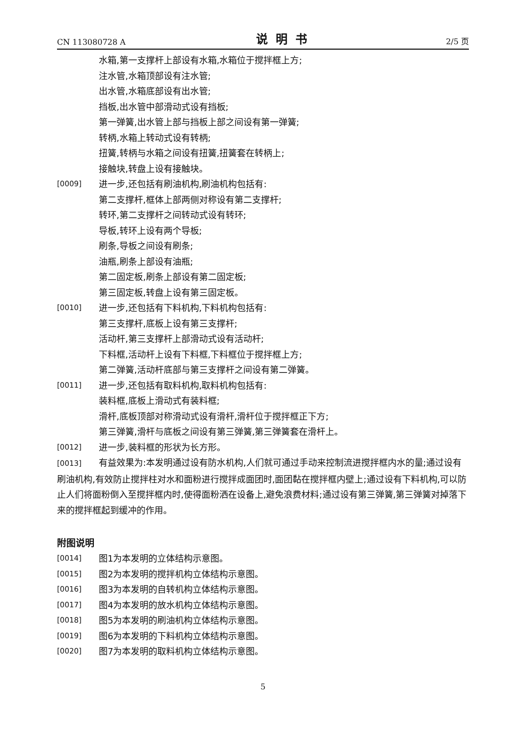CN 113080728 A 说明书 2/5 页
水箱,第一支撑杆上部设有水箱,水箱位于搅拌框上方;
注水管,水箱顶部设有注水管;
出水管,水箱底部设有出水管;
挡板,出水管中部滑动式设有挡板;
第一弹簧,出水管上部与挡板上部之间设有第一弹簧;
转柄,水箱上转动式设有转柄;
扭簧,转柄与水箱之间设有扭簧,扭簧套在转柄上;
接触块,转盘上设有接触块。
[0009] 进一步,还包括有刷油机构,刷油机构包括有:
第二支撑杆,框体上部两侧对称设有第二支撑杆;
转环,第二支撑杆之间转动式设有转环;
导板,转环上设有两个导板;
刷条,导板之间设有刷条;
油瓶,刷条上部设有油瓶;
第二固定板,刷条上部设有第二固定板;
第三固定板,转盘上设有第三固定板。
[0010] 进一步,还包括有下料机构,下料机构包括有:
第三支撑杆,底板上设有第三支撑杆;
活动杆,第三支撑杆上部滑动式设有活动杆;
下料框,活动杆上设有下料框,下料框位于搅拌框上方;
第二弹簧,活动杆底部与第三支撑杆之间设有第二弹簧。
[0011] 进一步,还包括有取料机构,取料机构包括有:
装料框,底板上滑动式有装料框;
滑杆,底板顶部对称滑动式设有滑杆,滑杆位于搅拌框正下方;
第三弹簧,滑杆与底板之间设有第三弹簧,第三弹簧套在滑杆上。
[0012] 进一步,装料框的形状为长方形。
[0013] 有益效果为:本发明通过设有防水机构,人们就可通过手动来控制流进搅拌框内水的量;通过设有刷油机构,有效防止搅拌柱对水和面粉进行搅拌成面团时,面团黏在搅拌框内壁上;通过设有下料机构,可以防止人们将面粉倒入至搅拌框内时,使得面粉洒在设备上,避免浪费材料;通过设有第三弹簧,第三弹簧对掉落下来的搅拌框起到缓冲的作用。
附图说明
[0014] 图1为本发明的立体结构示意图。
[0015] 图2为本发明的搅拌机构立体结构示意图。
[0016] 图3为本发明的自转机构立体结构示意图。
[0017] 图4为本发明的放水机构立体结构示意图。
[0018] 图5为本发明的刷油机构立体结构示意图。
[0019] 图6为本发明的下料机构立体结构示意图。
[0020] 图7为本发明的取料机构立体结构示意图。
5